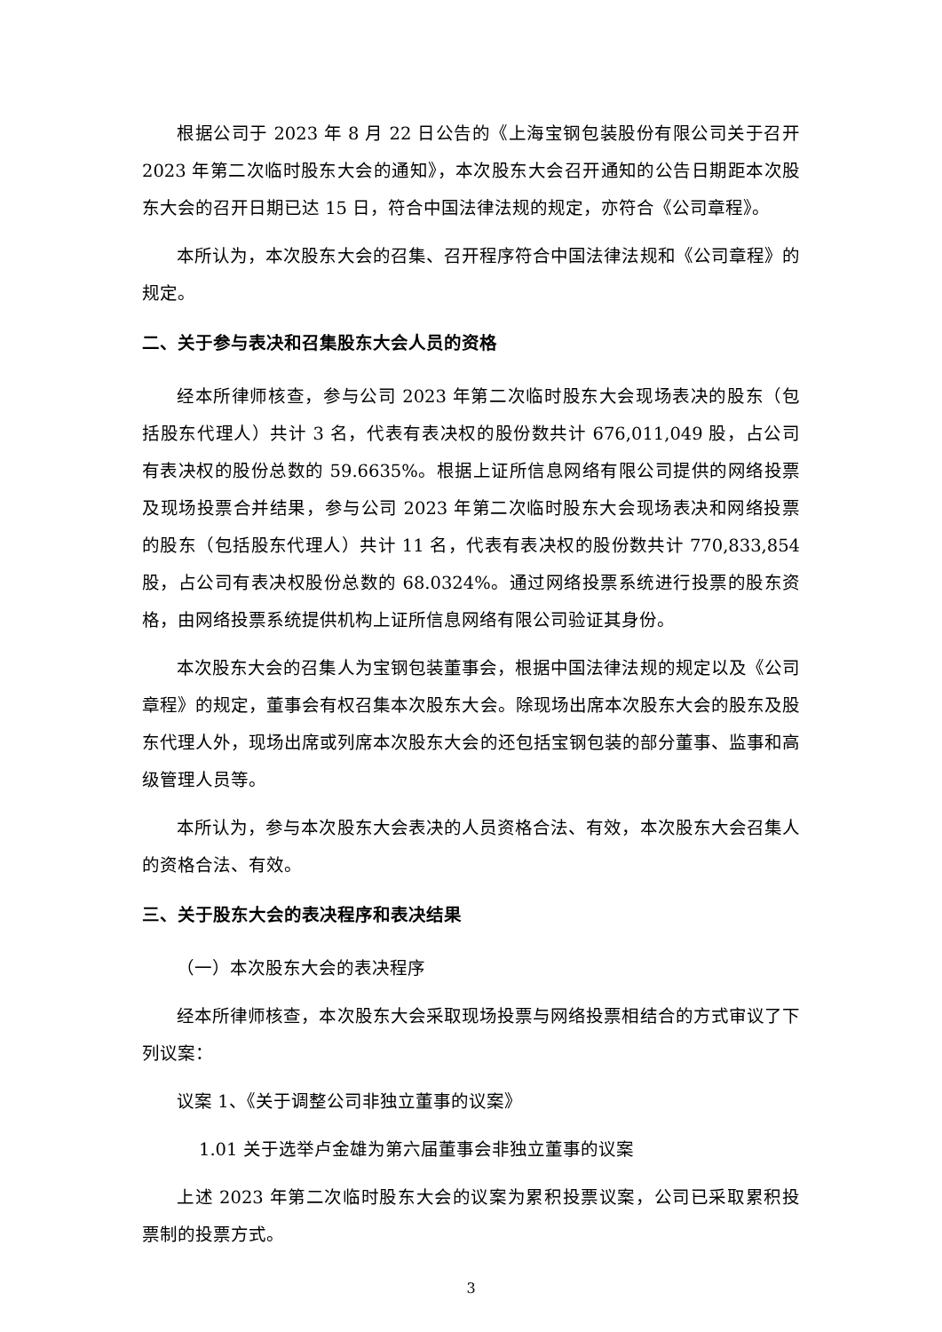根据公司于 2023 年 8 月 22 日公告的《上海宝钢包装股份有限公司关于召开 2023 年第二次临时股东大会的通知》，本次股东大会召开通知的公告日期距本次股东大会的召开日期已达 15 日，符合中国法律法规的规定，亦符合《公司章程》。
本所认为，本次股东大会的召集、召开程序符合中国法律法规和《公司章程》的规定。
二、关于参与表决和召集股东大会人员的资格
经本所律师核查，参与公司 2023 年第二次临时股东大会现场表决的股东（包括股东代理人）共计 3 名，代表有表决权的股份数共计 676,011,049 股，占公司有表决权的股份总数的 59.6635%。根据上证所信息网络有限公司提供的网络投票及现场投票合并结果，参与公司 2023 年第二次临时股东大会现场表决和网络投票的股东（包括股东代理人）共计 11 名，代表有表决权的股份数共计 770,833,854 股，占公司有表决权股份总数的 68.0324%。通过网络投票系统进行投票的股东资格，由网络投票系统提供机构上证所信息网络有限公司验证其身份。
本次股东大会的召集人为宝钢包装董事会，根据中国法律法规的规定以及《公司章程》的规定，董事会有权召集本次股东大会。除现场出席本次股东大会的股东及股东代理人外，现场出席或列席本次股东大会的还包括宝钢包装的部分董事、监事和高级管理人员等。
本所认为，参与本次股东大会表决的人员资格合法、有效，本次股东大会召集人的资格合法、有效。
三、关于股东大会的表决程序和表决结果
（一）本次股东大会的表决程序
经本所律师核查，本次股东大会采取现场投票与网络投票相结合的方式审议了下列议案：
议案 1、《关于调整公司非独立董事的议案》
1.01 关于选举卢金雄为第六届董事会非独立董事的议案
上述 2023 年第二次临时股东大会的议案为累积投票议案，公司已采取累积投票制的投票方式。
3